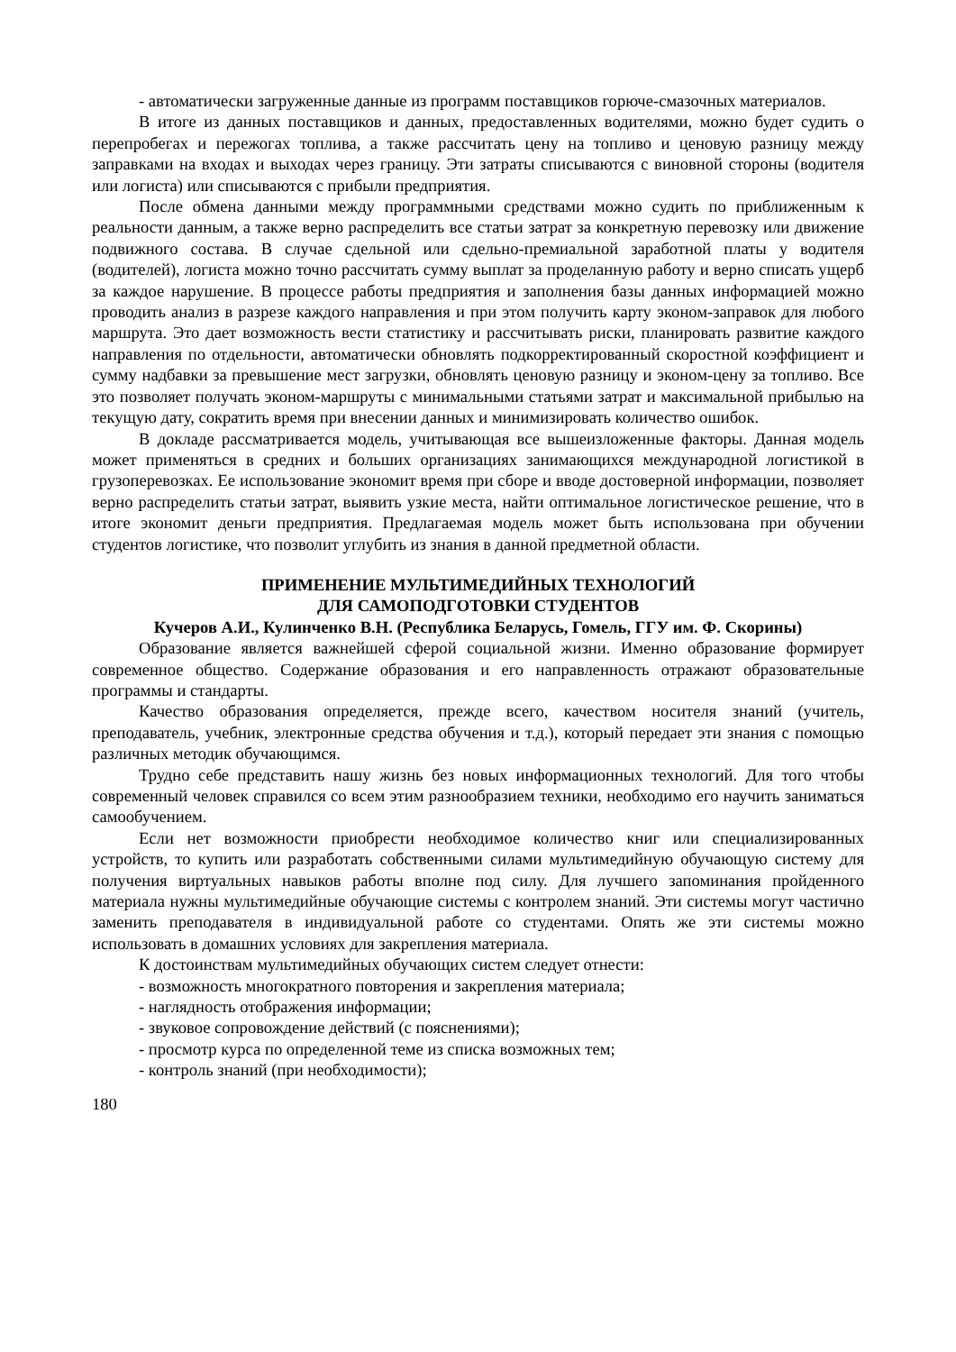- автоматически загруженные данные из программ поставщиков горюче-смазочных материалов.
В итоге из данных поставщиков и данных, предоставленных водителями, можно будет судить о перепробегах и пережогах топлива, а также рассчитать цену на топливо и ценовую разницу между заправками на входах и выходах через границу. Эти затраты списываются с виновной стороны (водителя или логиста) или списываются с прибыли предприятия.
После обмена данными между программными средствами можно судить по приближенным к реальности данным, а также верно распределить все статьи затрат за конкретную перевозку или движение подвижного состава. В случае сдельной или сдельно-премиальной заработной платы у водителя (водителей), логиста можно точно рассчитать сумму выплат за проделанную работу и верно списать ущерб за каждое нарушение. В процессе работы предприятия и заполнения базы данных информацией можно проводить анализ в разрезе каждого направления и при этом получить карту эконом-заправок для любого маршрута. Это дает возможность вести статистику и рассчитывать риски, планировать развитие каждого направления по отдельности, автоматически обновлять подкорректированный скоростной коэффициент и сумму надбавки за превышение мест загрузки, обновлять ценовую разницу и эконом-цену за топливо. Все это позволяет получать эконом-маршруты с минимальными статьями затрат и максимальной прибылью на текущую дату, сократить время при внесении данных и минимизировать количество ошибок.
В докладе рассматривается модель, учитывающая все вышеизложенные факторы. Данная модель может применяться в средних и больших организациях занимающихся международной логистикой в грузоперевозках. Ее использование экономит время при сборе и вводе достоверной информации, позволяет верно распределить статьи затрат, выявить узкие места, найти оптимальное логистическое решение, что в итоге экономит деньги предприятия. Предлагаемая модель может быть использована при обучении студентов логистике, что позволит углубить из знания в данной предметной области.
ПРИМЕНЕНИЕ МУЛЬТИМЕДИЙНЫХ ТЕХНОЛОГИЙ
ДЛЯ САМОПОДГОТОВКИ СТУДЕНТОВ
Кучеров А.И., Кулинченко В.Н. (Республика Беларусь, Гомель, ГГУ им. Ф. Скорины)
Образование является важнейшей сферой социальной жизни. Именно образование формирует современное общество. Содержание образования и его направленность отражают образовательные программы и стандарты.
Качество образования определяется, прежде всего, качеством носителя знаний (учитель, преподаватель, учебник, электронные средства обучения и т.д.), который передает эти знания с помощью различных методик обучающимся.
Трудно себе представить нашу жизнь без новых информационных технологий. Для того чтобы современный человек справился со всем этим разнообразием техники, необходимо его научить заниматься самообучением.
Если нет возможности приобрести необходимое количество книг или специализированных устройств, то купить или разработать собственными силами мультимедийную обучающую систему для получения виртуальных навыков работы вполне под силу. Для лучшего запоминания пройденного материала нужны мультимедийные обучающие системы с контролем знаний. Эти системы могут частично заменить преподавателя в индивидуальной работе со студентами. Опять же эти системы можно использовать в домашних условиях для закрепления материала.
К достоинствам мультимедийных обучающих систем следует отнести:
- возможность многократного повторения и закрепления материала;
- наглядность отображения информации;
- звуковое сопровождение действий (с пояснениями);
- просмотр курса по определенной теме из списка возможных тем;
- контроль знаний (при необходимости);
180